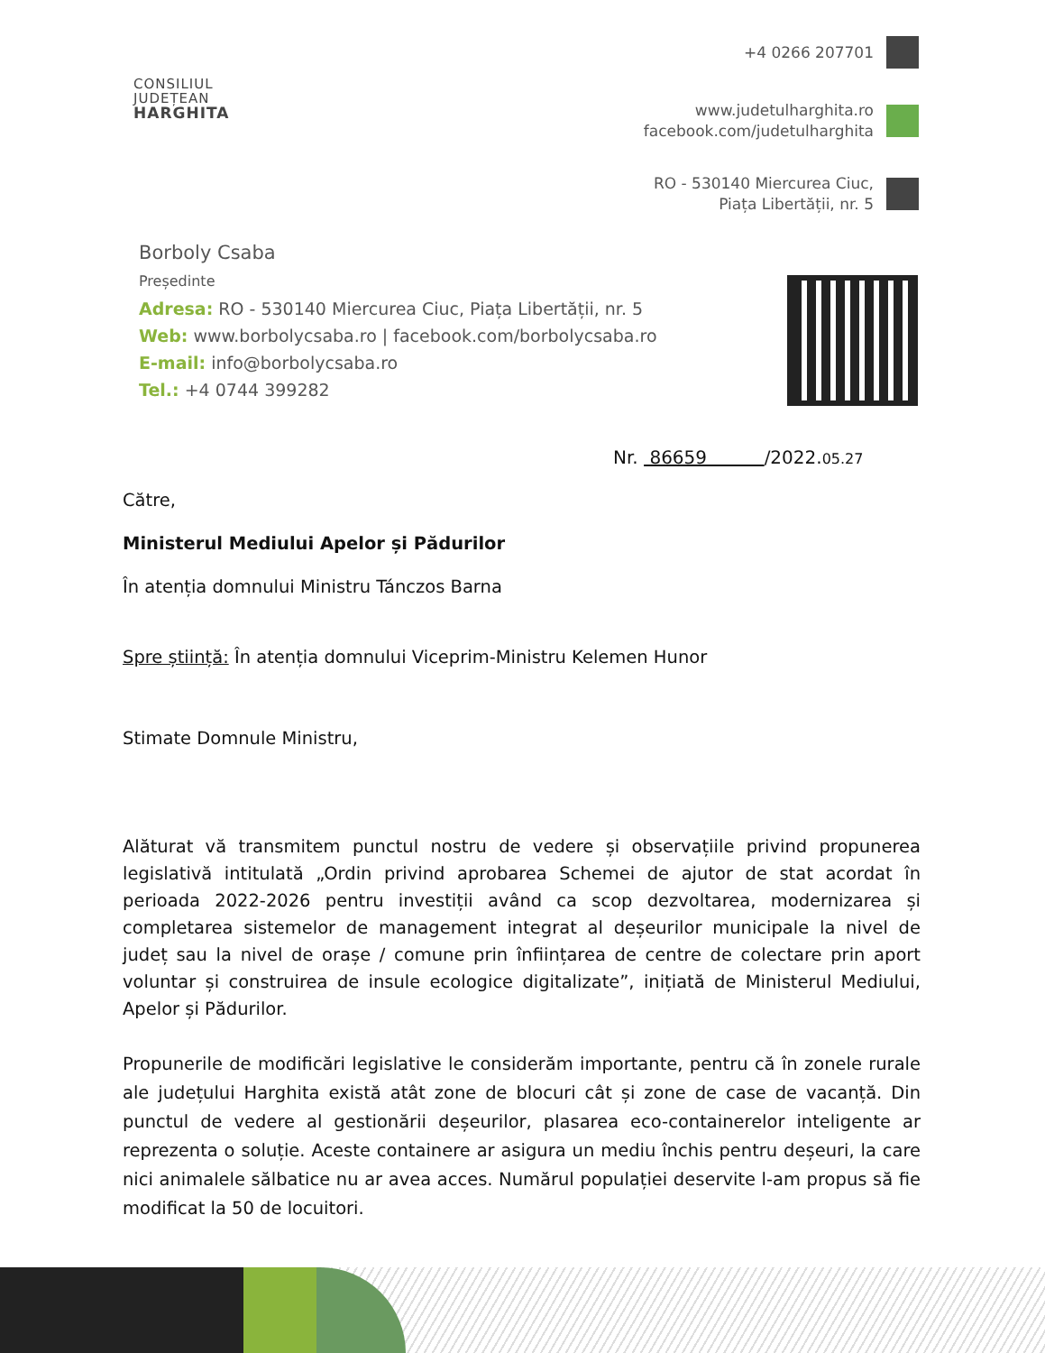CONSILIUL
JUDEȚEAN
HARGHITA
+4 0266 207701
www.judetulharghita.ro
facebook.com/judetulharghita
RO - 530140 Miercurea Ciuc,
Piața Libertății, nr. 5
Borboly Csaba
Președinte
Adresa: RO - 530140 Miercurea Ciuc, Piața Libertății, nr. 5
Web: www.borbolycsaba.ro | facebook.com/borbolycsaba.ro
E-mail: info@borbolycsaba.ro
Tel.: +4 0744 399282
Nr. 86659 /2022.05.27
Către,
Ministerul Mediului Apelor și Pădurilor
În atenția domnului Ministru Tánczos Barna
Spre știință: În atenția domnului Viceprim-Ministru Kelemen Hunor
Stimate Domnule Ministru,
Alăturat vă transmitem punctul nostru de vedere și observațiile privind propunerea legislativă intitulată „Ordin privind aprobarea Schemei de ajutor de stat acordat în perioada 2022-2026 pentru investiții având ca scop dezvoltarea, modernizarea și completarea sistemelor de management integrat al deșeurilor municipale la nivel de județ sau la nivel de orașe / comune prin înființarea de centre de colectare prin aport voluntar și construirea de insule ecologice digitalizate”, inițiată de Ministerul Mediului, Apelor și Pădurilor.
Propunerile de modificări legislative le considerăm importante, pentru că în zonele rurale ale județului Harghita există atât zone de blocuri cât și zone de case de vacanță. Din punctul de vedere al gestionării deșeurilor, plasarea eco-containerelor inteligente ar reprezenta o soluție. Aceste containere ar asigura un mediu închis pentru deșeuri, la care nici animalele sălbatice nu ar avea acces. Numărul populației deservite l-am propus să fie modificat la 50 de locuitori.